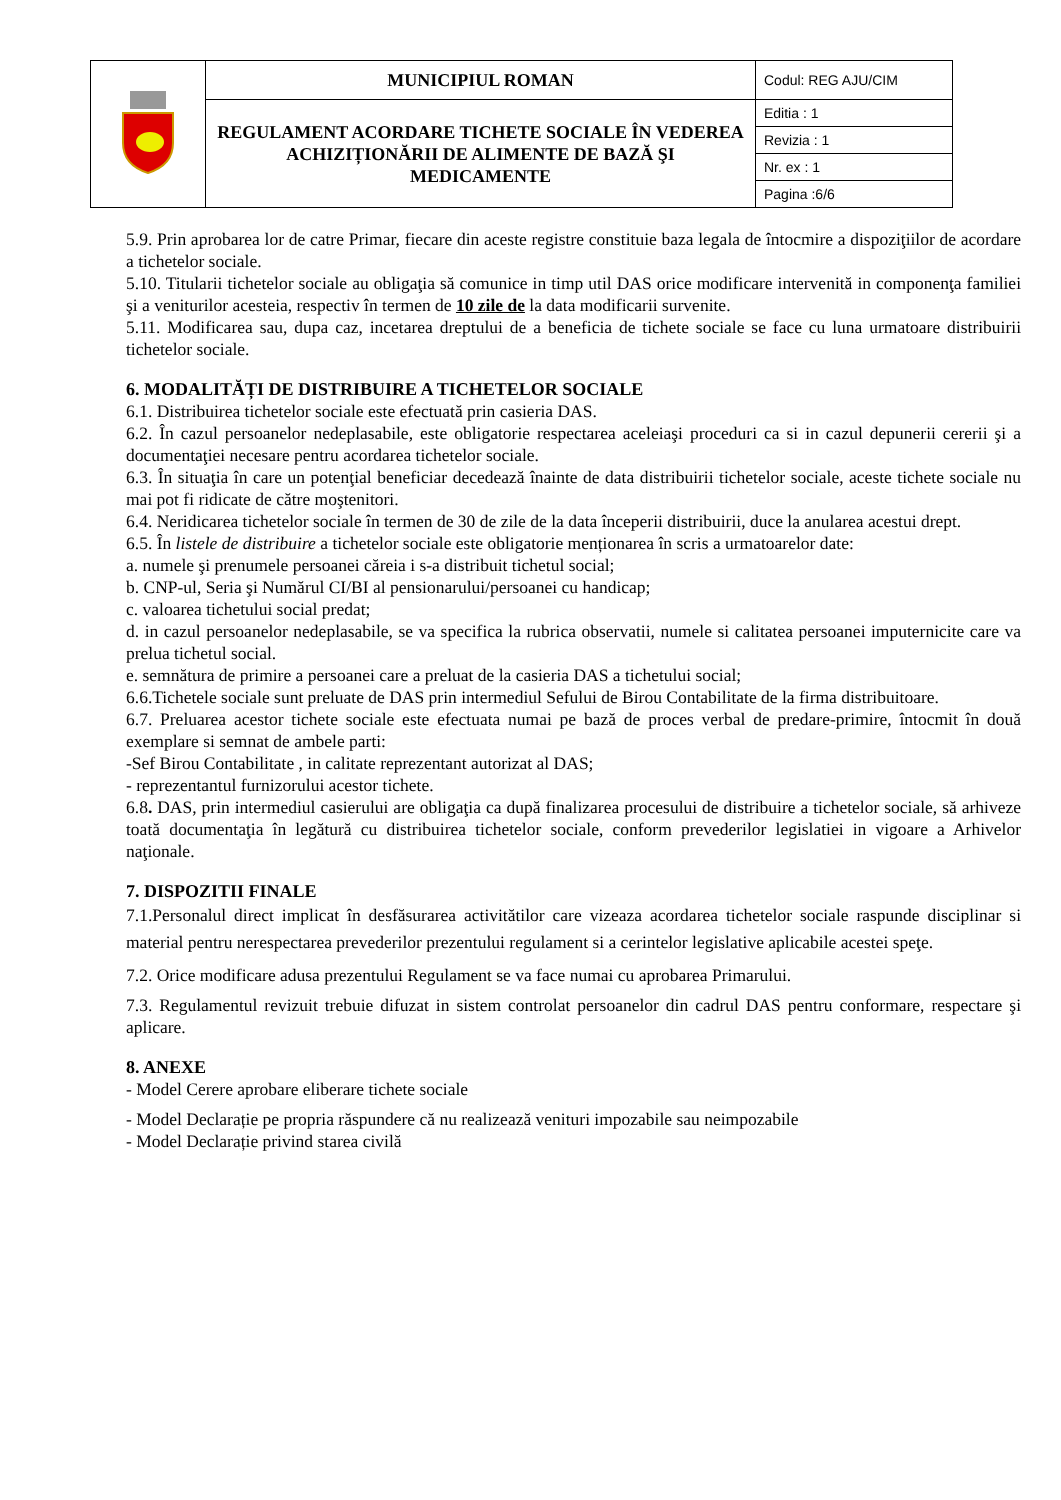| | MUNICIPIUL ROMAN | Codul: REG AJU/CIM |
| | REGULAMENT ACORDARE TICHETE SOCIALE ÎN VEDEREA ACHIZIȚIONĂRII DE ALIMENTE DE BAZĂ ŞI MEDICAMENTE | Editia : 1 |
| | | Revizia : 1 |
| | | Nr. ex : 1 |
| | | Pagina :6/6 |
5.9. Prin aprobarea lor de catre Primar, fiecare din aceste registre constituie baza legala de întocmire a dispoziţiilor de acordare a tichetelor sociale.
5.10. Titularii tichetelor sociale au obligaţia să comunice in timp util DAS orice modificare intervenită in componenţa familiei şi a veniturilor acesteia, respectiv în termen de 10 zile de la data modificarii survenite.
5.11. Modificarea sau, dupa caz, incetarea dreptului de a beneficia de tichete sociale se face cu luna urmatoare distribuirii tichetelor sociale.
6. MODALITĂȚI DE DISTRIBUIRE A TICHETELOR SOCIALE
6.1. Distribuirea tichetelor sociale este efectuată prin casieria DAS.
6.2. În cazul persoanelor nedeplasabile, este obligatorie respectarea aceleiaşi proceduri ca si in cazul depunerii cererii şi a documentaţiei necesare pentru acordarea tichetelor sociale.
6.3. În situaţia în care un potenţial beneficiar decedează înainte de data distribuirii tichetelor sociale, aceste tichete sociale nu mai pot fi ridicate de către moştenitori.
6.4. Neridicarea tichetelor sociale în termen de 30 de zile de la data începerii distribuirii, duce la anularea acestui drept.
6.5. În listele de distribuire a tichetelor sociale este obligatorie menționarea în scris a urmatoarelor date:
a. numele şi prenumele persoanei căreia i s-a distribuit tichetul social;
b. CNP-ul, Seria şi Numărul CI/BI al pensionarului/persoanei cu handicap;
c. valoarea tichetului social predat;
d. in cazul persoanelor nedeplasabile, se va specifica la rubrica observatii, numele si calitatea persoanei imputernicite care va prelua tichetul social.
e. semnătura de primire a persoanei care a preluat de la casieria DAS a tichetului social;
6.6.Tichetele sociale sunt preluate de DAS prin intermediul Sefului de Birou Contabilitate de la firma distribuitoare.
6.7. Preluarea acestor tichete sociale este efectuata numai pe bază de proces verbal de predare-primire, întocmit în două exemplare si semnat de ambele parti:
-Sef Birou Contabilitate , in calitate reprezentant autorizat al DAS;
- reprezentantul furnizorului acestor tichete.
6.8. DAS, prin intermediul casierului are obligaţia ca după finalizarea procesului de distribuire a tichetelor sociale, să arhiveze toată documentaţia în legătură cu distribuirea tichetelor sociale, conform prevederilor legislatiei in vigoare a Arhivelor naţionale.
7. DISPOZITII FINALE
7.1.Personalul direct implicat în desfăsurarea activitătilor care vizeaza acordarea tichetelor sociale raspunde disciplinar si material pentru nerespectarea prevederilor prezentului regulament si a cerintelor legislative aplicabile acestei speţe.
7.2. Orice modificare adusa prezentului Regulament se va face numai cu aprobarea Primarului.
7.3. Regulamentul revizuit trebuie difuzat in sistem controlat persoanelor din cadrul DAS pentru conformare, respectare şi aplicare.
8. ANEXE
- Model Cerere aprobare eliberare tichete sociale
- Model Declarație pe propria răspundere că nu realizează venituri impozabile sau neimpozabile
- Model Declarație privind starea civilă